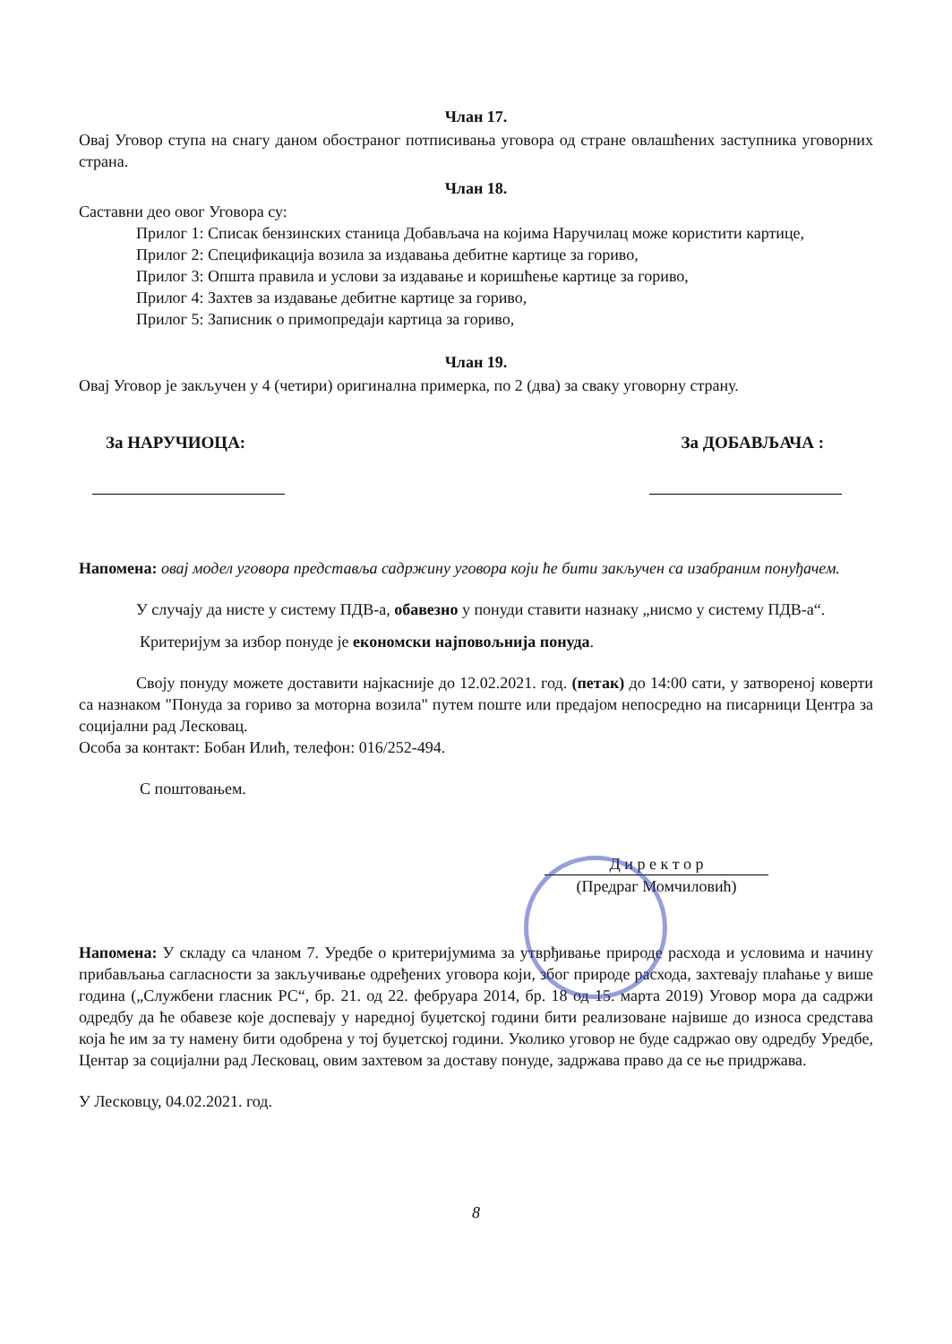Члан 17.
Овај Уговор ступа на снагу даном обостраног потписивања уговора од стране овлашћених заступника уговорних страна.
Члан 18.
Саставни део овог Уговора су:
Прилог 1: Списак бензинских станица Добављача на којима Наручилац може користити картице,
Прилог 2: Спецификација возила за издавања дебитне картице за гориво,
Прилог 3: Општа правила и услови за издавање и коришћење картице за гориво,
Прилог 4: Захтев за издавање дебитне картице за гориво,
Прилог 5: Записник о примопредаји картица за гориво,
Члан 19.
Овај Уговор је закључен у 4 (четири) оригинална примерка, по 2 (два) за сваку уговорну страну.
За НАРУЧИОЦА: За ДОБАВЉАЧА :
Напомена: овај модел уговора представља садржину уговора који ће бити закључен са изабраним понуђачем.
У случају да нисте у систему ПДВ-а, обавезно у понуди ставити назнаку „нисмо у систему ПДВ-а“.
Критеријум за избор понуде је економски најповољнија понуда.
Своју понуду можете доставити најкасније до 12.02.2021. год. (петак) до 14:00 сати, у затвореној коверти са назнаком "Понуда за гориво за моторна возила" путем поште или предајом непосредно на писарници Центра за социјални рад Лесковац.
Особа за контакт: Бобан Илић, телефон: 016/252-494.
С поштовањем.
Д и р е к т о р
(Предраг Момчиловић)
Напомена: У складу са чланом 7. Уредбе о критеријумима за утврђивање природе расхода и условима и начину прибављања сагласности за закључивање одређених уговора који, због природе расхода, захтевају плаћање у више година („Службени гласник РС“, бр. 21. од 22. фебруара 2014, бр. 18 од 15. марта 2019) Уговор мора да садржи одредбу да ће обавезе које доспевају у наредној буџетској години бити реализоване највише до износа средстава која ће им за ту намену бити одобрена у тој буџетској години. Уколико уговор не буде садржао ову одредбу Уредбе, Центар за социјални рад Лесковац, овим захтевом за доставу понуде, задржава право да се ње придржава.
У Лесковцу, 04.02.2021. год.
8